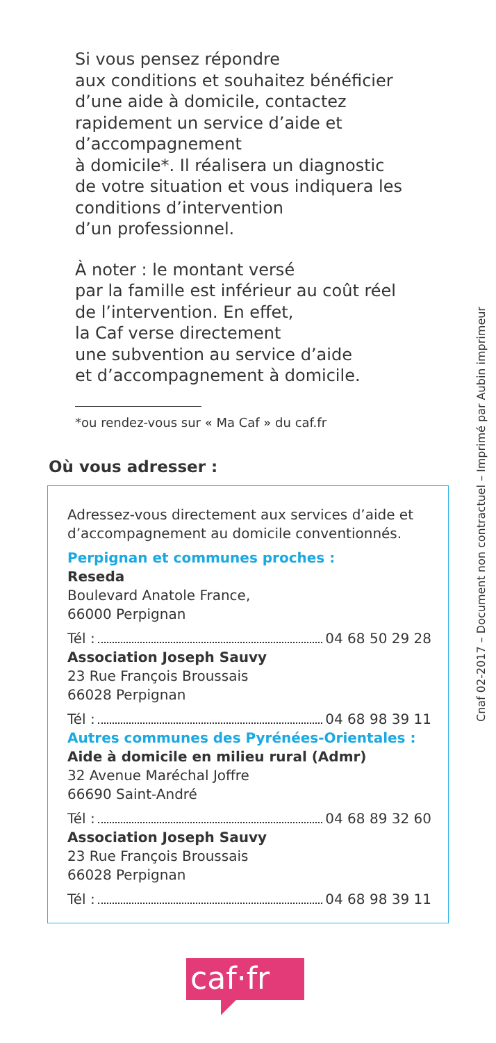Si vous pensez répondre
aux conditions et souhaitez bénéficier
d’une aide à domicile, contactez
rapidement un service d’aide et
d’accompagnement
à domicile*. Il réalisera un diagnostic
de votre situation et vous indiquera les
conditions d’intervention
d’un professionnel.
À noter : le montant versé
par la famille est inférieur au coût réel
de l’intervention. En effet,
la Caf verse directement
une subvention au service d’aide
et d’accompagnement à domicile.
*ou rendez-vous sur « Ma Caf » du caf.fr
Où vous adresser :
Adressez-vous directement aux services d’aide et d’accompagnement au domicile conventionnés.
Perpignan et communes proches :
Reseda
Boulevard Anatole France,
66000 Perpignan
Tél : 04 68 50 29 28
Association Joseph Sauvy
23 Rue François Broussais
66028 Perpignan
Tél : 04 68 98 39 11
Autres communes des Pyrénées-Orientales :
Aide à domicile en milieu rural (Admr)
32 Avenue Maréchal Joffre
66690 Saint-André
Tél : 04 68 89 32 60
Association Joseph Sauvy
23 Rue François Broussais
66028 Perpignan
Tél : 04 68 98 39 11
caf·fr
Cnaf 02-2017 – Document non contractuel – Imprimé par Aubin imprimeur